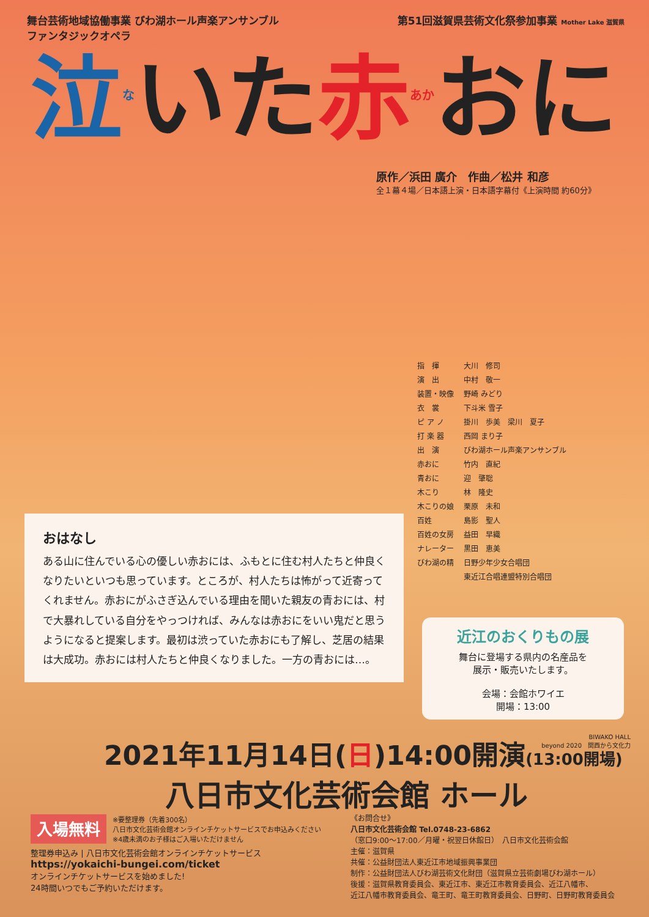舞台芸術地域協働事業 びわ湖ホール声楽アンサンブル
ファンタジックオペラ
第51回滋賀県芸術文化祭参加事業 Mother Lake 滋賀県
泣<sup>な</sup>いた赤<sup>あか</sup>おに
原作／浜田 廣介　作曲／松井 和彦
全１幕４場／日本語上演・日本語字幕付《上演時間 約60分》
| 指 揮 | 大川 修司 |
| 演 出 | 中村 敬一 |
| 装置・映像 | 野崎 みどり |
| 衣 裳 | 下斗米 雪子 |
| ピ ア ノ | 掛川 歩美 梁川 夏子 |
| 打 楽 器 | 西岡 まり子 |
| 出 演 | びわ湖ホール声楽アンサンブル |
| 赤おに | 竹内 直紀 |
| 青おに | 迎 肇聡 |
| 木こり | 林 隆史 |
| 木こりの娘 | 栗原 未和 |
| 百姓 | 島影 聖人 |
| 百姓の女房 | 益田 早織 |
| ナレーター | 黒田 恵美 |
| びわ湖の精 | 日野少年少女合唱団 |
| | 東近江合唱連盟特別合唱団 |
おはなし
ある山に住んでいる心の優しい赤おには、ふもとに住む村人たちと仲良くなりたいといつも思っています。ところが、村人たちは怖がって近寄ってくれません。赤おにがふさぎ込んでいる理由を聞いた親友の青おには、村で大暴れしている自分をやっつければ、みんなは赤おにをいい鬼だと思うようになると提案します。最初は渋っていた赤おにも了解し、芝居の結果は大成功。赤おには村人たちと仲良くなりました。一方の青おには…。
近江のおくりもの展
舞台に登場する県内の名産品を
展示・販売いたします。
会場：会館ホワイエ
開場：13:00
2021年11月14日(日)14:00開演(13:00開場)
八日市文化芸術会館 ホール
BIWAKO HALL
beyond 2020　関西から文化力
入場無料
※要整理券（先着300名）
八日市文化芸術会館オンラインチケットサービスでお申込みください
※4歳未満のお子様はご入場いただけません
整理券申込み | 八日市文化芸術会館オンラインチケットサービス
https://yokaichi-bungei.com/ticket
オンラインチケットサービスを始めました!
24時間いつでもご予約いただけます。
《お問合せ》
八日市文化芸術会館 Tel.0748-23-6862
（窓口9:00〜17:00／月曜・祝翌日休館日）　八日市文化芸術会館
主催：滋賀県
共催：公益財団法人東近江市地域振興事業団
制作：公益財団法人びわ湖芸術文化財団（滋賀県立芸術劇場びわ湖ホール）
後援：滋賀県教育委員会、東近江市、東近江市教育委員会、近江八幡市、
近江八幡市教育委員会、竜王町、竜王町教育委員会、日野町、日野町教育委員会